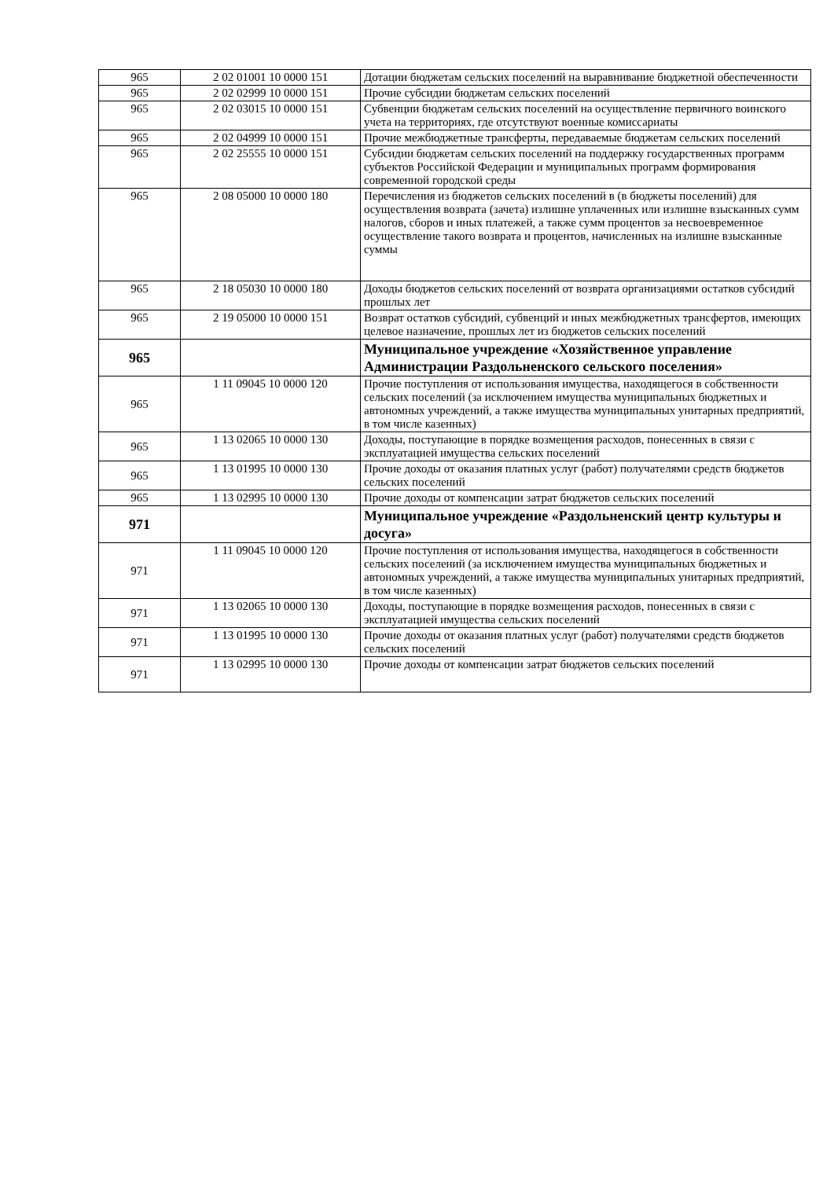| 965 | 2 02 01001 10 0000 151 | Дотации бюджетам сельских поселений на выравнивание бюджетной обеспеченности |
| 965 | 2 02 02999 10 0000 151 | Прочие субсидии бюджетам сельских поселений |
| 965 | 2 02 03015 10 0000 151 | Субвенции бюджетам сельских поселений на осуществление первичного воинского учета на территориях, где отсутствуют военные комиссариаты |
| 965 | 2 02 04999 10 0000 151 | Прочие межбюджетные трансферты, передаваемые бюджетам сельских поселений |
| 965 | 2 02 25555 10 0000 151 | Субсидии бюджетам сельских поселений на поддержку государственных программ субъектов Российской Федерации и муниципальных программ формирования современной городской среды |
| 965 | 2 08 05000 10 0000 180 | Перечисления из бюджетов сельских поселений в (в бюджеты поселений) для осуществления возврата (зачета) излишне уплаченных или излишне взысканных сумм налогов, сборов и иных платежей, а также сумм процентов за несвоевременное осуществление такого возврата и процентов, начисленных на излишне взысканные суммы |
| 965 | 2 18 05030 10 0000 180 | Доходы бюджетов сельских поселений от возврата организациями остатков субсидий прошлых лет |
| 965 | 2 19 05000 10 0000 151 | Возврат остатков субсидий, субвенций и иных межбюджетных трансфертов, имеющих целевое назначение, прошлых лет из бюджетов сельских поселений |
| 965 | | Муниципальное учреждение «Хозяйственное управление Администрации Раздольненского сельского поселения» |
| 965 | 1 11 09045 10 0000 120 | Прочие поступления от использования имущества, находящегося в собственности сельских поселений (за исключением имущества муниципальных бюджетных и автономных учреждений, а также имущества муниципальных унитарных предприятий, в том числе казенных) |
| 965 | 1 13 02065 10 0000 130 | Доходы, поступающие в порядке возмещения расходов, понесенных в связи с эксплуатацией имущества сельских поселений |
| 965 | 1 13 01995 10 0000 130 | Прочие доходы от оказания платных услуг (работ) получателями средств бюджетов сельских поселений |
| 965 | 1 13 02995 10 0000 130 | Прочие доходы от компенсации затрат бюджетов сельских поселений |
| 971 | | Муниципальное учреждение «Раздольненский центр культуры и досуга» |
| 971 | 1 11 09045 10 0000 120 | Прочие поступления от использования имущества, находящегося в собственности сельских поселений (за исключением имущества муниципальных бюджетных и автономных учреждений, а также имущества муниципальных унитарных предприятий, в том числе казенных) |
| 971 | 1 13 02065 10 0000 130 | Доходы, поступающие в порядке возмещения расходов, понесенных в связи с эксплуатацией имущества сельских поселений |
| 971 | 1 13 01995 10 0000 130 | Прочие доходы от оказания платных услуг (работ) получателями средств бюджетов сельских поселений |
| 971 | 1 13 02995 10 0000 130 | Прочие доходы от компенсации затрат бюджетов сельских поселений |